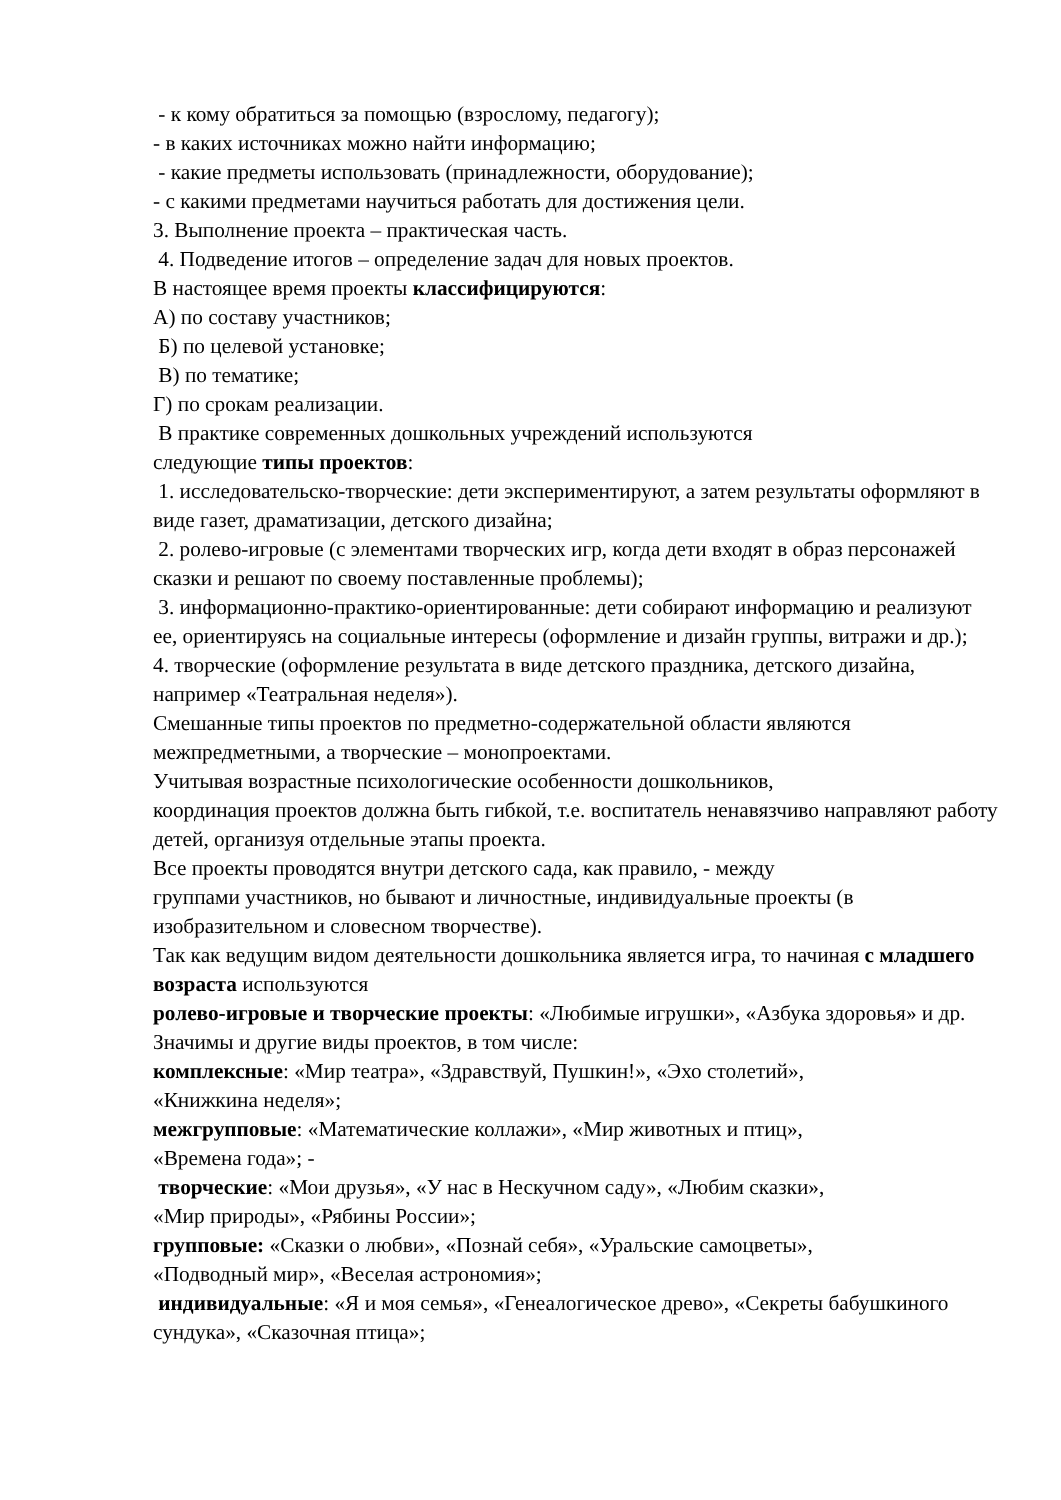- к кому обратиться за помощью (взрослому, педагогу);
- в каких источниках можно найти информацию;
- какие предметы использовать (принадлежности, оборудование);
- с какими предметами научиться работать для достижения цели.
3. Выполнение проекта – практическая часть.
4. Подведение итогов – определение задач для новых проектов.
В настоящее время проекты классифицируются:
А) по составу участников;
Б) по целевой установке;
В) по тематике;
Г) по срокам реализации.
В практике современных дошкольных учреждений используются
следующие типы проектов:
1. исследовательско-творческие: дети экспериментируют, а затем результаты оформляют в виде газет, драматизации, детского дизайна;
2. ролево-игровые (с элементами творческих игр, когда дети входят в образ персонажей сказки и решают по своему поставленные проблемы);
3. информационно-практико-ориентированные: дети собирают информацию и реализуют ее, ориентируясь на социальные интересы (оформление и дизайн группы, витражи и др.);
4. творческие (оформление результата в виде детского праздника, детского дизайна, например «Театральная неделя»).
Смешанные типы проектов по предметно-содержательной области являются межпредметными, а творческие – монопроектами.
Учитывая возрастные психологические особенности дошкольников,
координация проектов должна быть гибкой, т.е. воспитатель ненавязчиво направляют работу детей, организуя отдельные этапы проекта.
Все проекты проводятся внутри детского сада, как правило, - между
группами участников, но бывают и личностные, индивидуальные проекты (в изобразительном и словесном творчестве).
Так как ведущим видом деятельности дошкольника является игра, то начиная с младшего возраста используются
ролево-игровые и творческие проекты: «Любимые игрушки», «Азбука здоровья» и др.
Значимы и другие виды проектов, в том числе:
комплексные: «Мир театра», «Здравствуй, Пушкин!», «Эхо столетий»,
«Книжкина неделя»;
межгрупповые: «Математические коллажи», «Мир животных и птиц»,
«Времена года»; -
творческие: «Мои друзья», «У нас в Нескучном саду», «Любим сказки»,
«Мир природы», «Рябины России»;
групповые: «Сказки о любви», «Познай себя», «Уральские самоцветы»,
«Подводный мир», «Веселая астрономия»;
индивидуальные: «Я и моя семья», «Генеалогическое древо», «Секреты бабушкиного сундука», «Сказочная птица»;